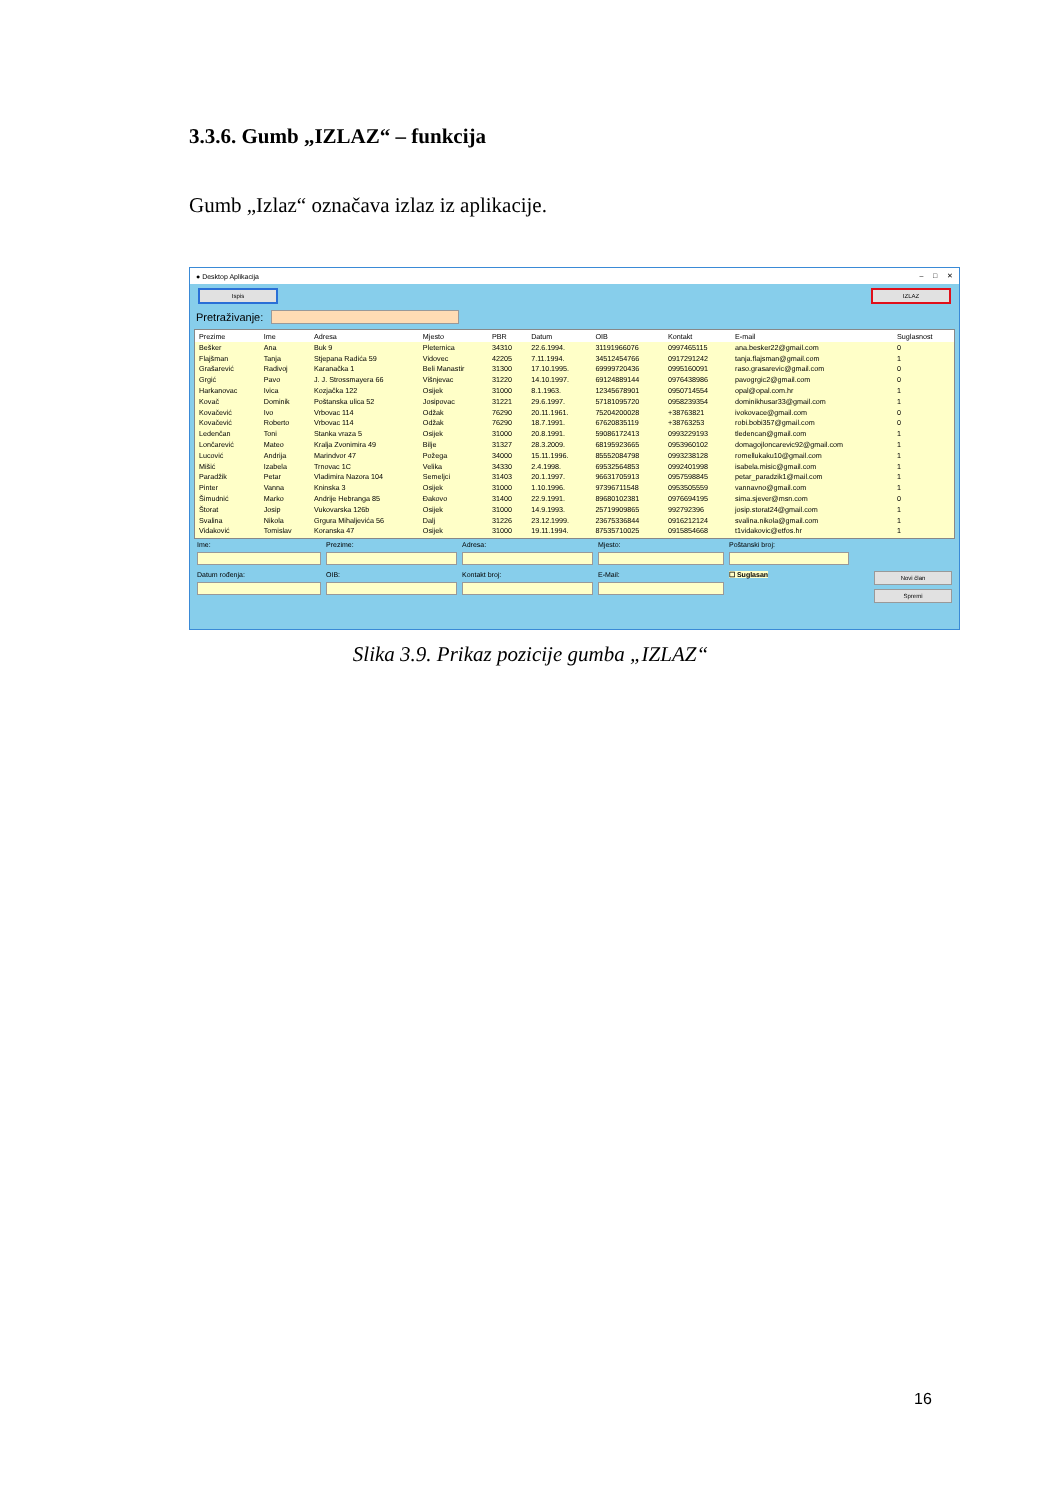3.3.6. Gumb „IZLAZ“ – funkcija
Gumb „Izlaz“ označava izlaz iz aplikacije.
● Desktop Aplikacija – □ ✕
Ispis IZLAZ
Pretraživanje:
| Prezime | Ime | Adresa | Mjesto | PBR | Datum | OIB | Kontakt | E-mail | Suglasnost |
| --- | --- | --- | --- | --- | --- | --- | --- | --- | --- |
| Bešker | Ana | Buk 9 | Pleternica | 34310 | 22.6.1994. | 31191966076 | 0997465115 | ana.besker22@gmail.com | 0 |
| Flajšman | Tanja | Stjepana Radića 59 | Vidovec | 42205 | 7.11.1994. | 34512454766 | 0917291242 | tanja.flajsman@gmail.com | 1 |
| Grašarević | Radivoj | Karanačka 1 | Beli Manastir | 31300 | 17.10.1995. | 69999720436 | 0995160091 | raso.grasarevic@gmail.com | 0 |
| Grgić | Pavo | J. J. Strossmayera 66 | Višnjevac | 31220 | 14.10.1997. | 69124889144 | 0976438986 | pavogrgic2@gmail.com | 0 |
| Harkanovac | Ivica | Kozjačka 122 | Osijek | 31000 | 8.1.1963. | 12345678901 | 0950714554 | opal@opal.com.hr | 1 |
| Kovač | Dominik | Poštanska ulica 52 | Josipovac | 31221 | 29.6.1997. | 57181095720 | 0958239354 | dominikhusar33@gmail.com | 1 |
| Kovačević | Ivo | Vrbovac 114 | Odžak | 76290 | 20.11.1961. | 75204200028 | +38763821 | ivokovace@gmail.com | 0 |
| Kovačević | Roberto | Vrbovac 114 | Odžak | 76290 | 18.7.1991. | 67620835119 | +38763253 | robi.bobi357@gmail.com | 0 |
| Ledenčan | Toni | Stanka vraza 5 | Osijek | 31000 | 20.8.1991. | 59086172413 | 0993229193 | tledencan@gmail.com | 1 |
| Lončarević | Mateo | Kralja Zvonimira 49 | Bilje | 31327 | 28.3.2009. | 68195923665 | 0953960102 | domagojloncarevic92@gmail.com | 1 |
| Lucović | Andrija | Marindvor 47 | Požega | 34000 | 15.11.1996. | 85552084798 | 0993238128 | romellukaku10@gmail.com | 1 |
| Mišić | Izabela | Trnovac 1C | Velika | 34330 | 2.4.1998. | 69532564853 | 0992401998 | isabela.misic@gmail.com | 1 |
| Paradžik | Petar | Vladimira Nazora 104 | Semeljci | 31403 | 20.1.1997. | 96631705913 | 0957598845 | petar_paradzik1@mail.com | 1 |
| Pinter | Vanna | Kninska 3 | Osijek | 31000 | 1.10.1996. | 97396711548 | 0953505559 | vannavno@gmail.com | 1 |
| Šimudnić | Marko | Andrije Hebranga 85 | Đakovo | 31400 | 22.9.1991. | 89680102381 | 0976694195 | sima.sjever@msn.com | 0 |
| Štorat | Josip | Vukovarska 126b | Osijek | 31000 | 14.9.1993. | 25719909865 | 992792396 | josip.storat24@gmail.com | 1 |
| Svalina | Nikola | Grgura Mihaljevića 56 | Dalj | 31226 | 23.12.1999. | 23675336844 | 0916212124 | svalina.nikola@gmail.com | 1 |
| Vidaković | Tomislav | Koranska 47 | Osijek | 31000 | 19.11.1994. | 87535710025 | 0915854668 | t1vidakovic@etfos.hr | 1 |
Ime:
Prezime:
Adresa:
Mjesto:
Poštanski broj:
Datum rođenja:
OIB:
Kontakt broj:
E-Mail:
☐ Suglasan
Novi član
Spremi
Slika 3.9. Prikaz pozicije gumba „IZLAZ“
16